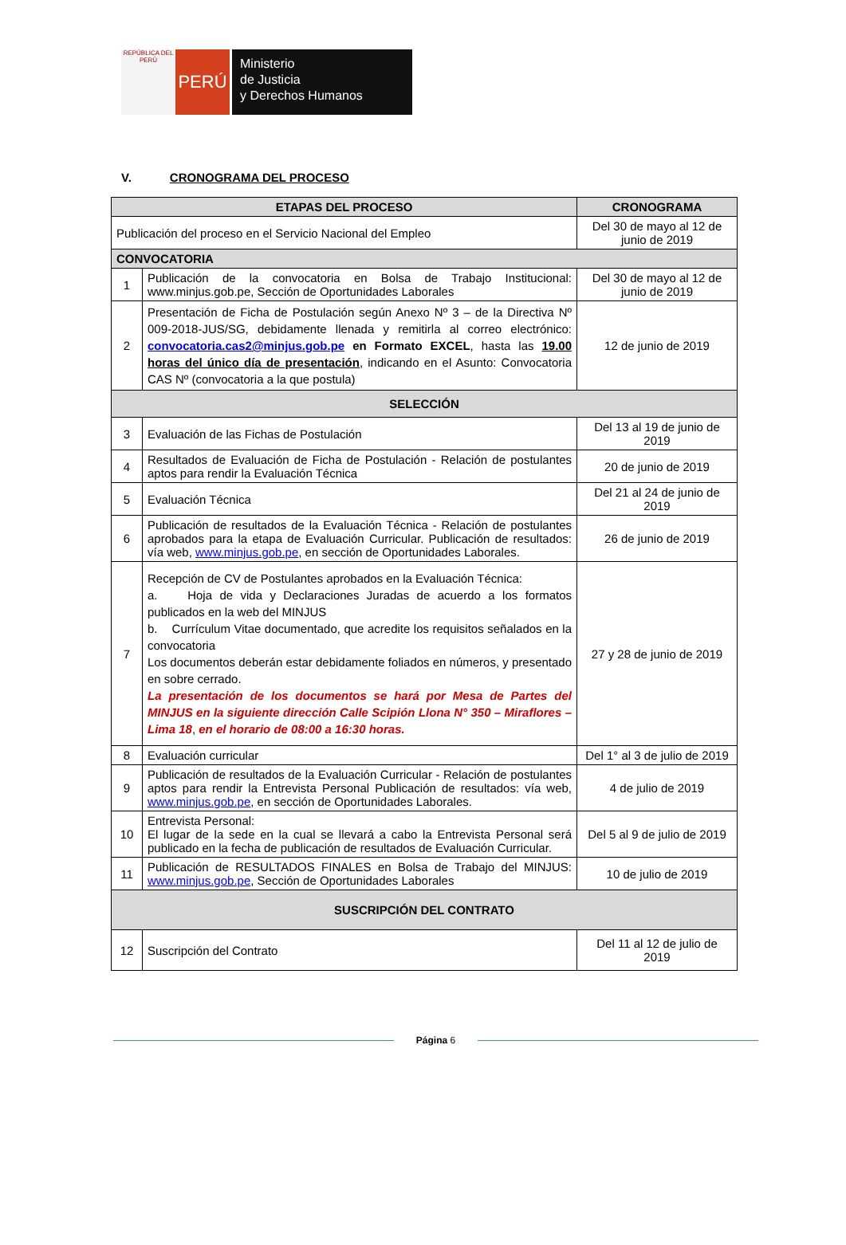REPÚBLICA DEL PERÚ
PERÚ
Ministerio
de Justicia
y Derechos Humanos
V. CRONOGRAMA DEL PROCESO
| ETAPAS DEL PROCESO | | CRONOGRAMA |
| --- | --- | --- |
| Publicación del proceso en el Servicio Nacional del Empleo | | Del 30 de mayo al 12 de junio de 2019 |
| CONVOCATORIA | | |
| 1 | Publicación de la convocatoria en Bolsa de Trabajo Institucional: www.minjus.gob.pe, Sección de Oportunidades Laborales | Del 30 de mayo al 12 de junio de 2019 |
| 2 | Presentación de Ficha de Postulación según Anexo Nº 3 – de la Directiva Nº 009-2018-JUS/SG, debidamente llenada y remitirla al correo electrónico: convocatoria.cas2@minjus.gob.pe en Formato EXCEL , hasta las 19.00 horas del único día de presentación , indicando en el Asunto: Convocatoria CAS Nº (convocatoria a la que postula) | 12 de junio de 2019 |
| SELECCIÓN | | |
| 3 | Evaluación de las Fichas de Postulación | Del 13 al 19 de junio de 2019 |
| 4 | Resultados de Evaluación de Ficha de Postulación - Relación de postulantes aptos para rendir la Evaluación Técnica | 20 de junio de 2019 |
| 5 | Evaluación Técnica | Del 21 al 24 de junio de 2019 |
| 6 | Publicación de resultados de la Evaluación Técnica - Relación de postulantes aprobados para la etapa de Evaluación Curricular. Publicación de resultados: vía web, www.minjus.gob.pe , en sección de Oportunidades Laborales. | 26 de junio de 2019 |
| 7 | Recepción de CV de Postulantes aprobados en la Evaluación Técnica: a. Hoja de vida y Declaraciones Juradas de acuerdo a los formatos publicados en la web del MINJUS b. Currículum Vitae documentado, que acredite los requisitos señalados en la convocatoria Los documentos deberán estar debidamente foliados en números, y presentado en sobre cerrado. La presentación de los documentos se hará por Mesa de Partes del MINJUS en la siguiente dirección Calle Scipión Llona N° 350 – Miraflores – Lima 18 , en el horario de 08:00 a 16:30 horas. | 27 y 28 de junio de 2019 |
| 8 | Evaluación curricular | Del 1° al 3 de julio de 2019 |
| 9 | Publicación de resultados de la Evaluación Curricular - Relación de postulantes aptos para rendir la Entrevista Personal Publicación de resultados: vía web, www.minjus.gob.pe , en sección de Oportunidades Laborales. | 4 de julio de 2019 |
| 10 | Entrevista Personal: El lugar de la sede en la cual se llevará a cabo la Entrevista Personal será publicado en la fecha de publicación de resultados de Evaluación Curricular. | Del 5 al 9 de julio de 2019 |
| 11 | Publicación de RESULTADOS FINALES en Bolsa de Trabajo del MINJUS: www.minjus.gob.pe , Sección de Oportunidades Laborales | 10 de julio de 2019 |
| SUSCRIPCIÓN DEL CONTRATO | | |
| 12 | Suscripción del Contrato | Del 11 al 12 de julio de 2019 |
Página 6